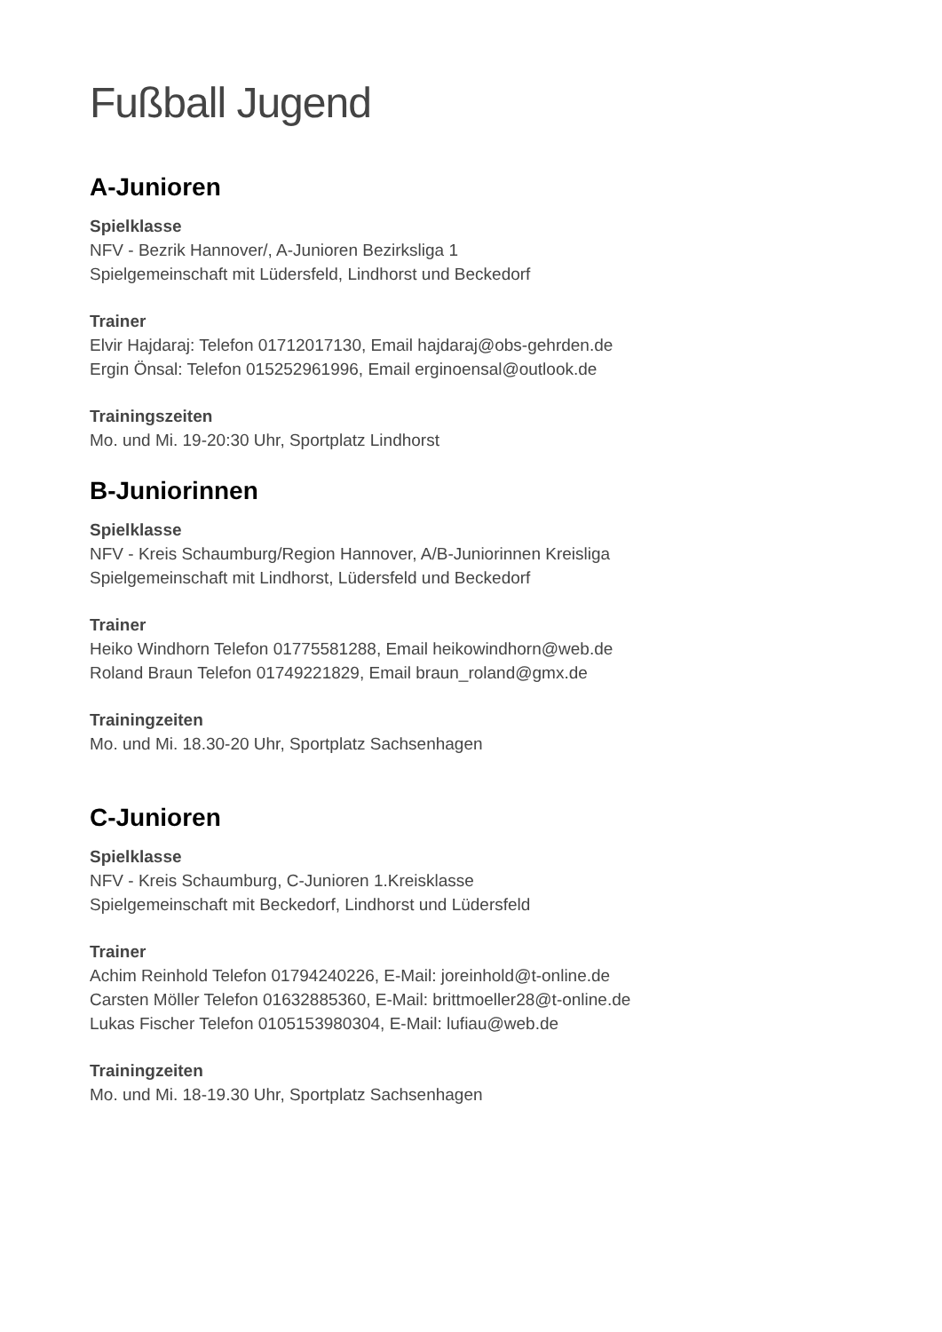Fußball Jugend
A-Junioren
Spielklasse
NFV - Bezrik Hannover/, A-Junioren Bezirksliga 1
Spielgemeinschaft mit Lüdersfeld, Lindhorst und Beckedorf
Trainer
Elvir Hajdaraj: Telefon 01712017130, Email hajdaraj@obs-gehrden.de
Ergin Önsal: Telefon 015252961996, Email erginoensal@outlook.de
Trainingszeiten
Mo. und Mi. 19-20:30 Uhr, Sportplatz Lindhorst
B-Juniorinnen
Spielklasse
NFV - Kreis Schaumburg/Region Hannover, A/B-Juniorinnen Kreisliga
Spielgemeinschaft mit Lindhorst, Lüdersfeld und Beckedorf
Trainer
Heiko Windhorn Telefon 01775581288, Email heikowindhorn@web.de
Roland Braun Telefon 01749221829, Email braun_roland@gmx.de
Trainingzeiten
Mo. und Mi. 18.30-20 Uhr, Sportplatz Sachsenhagen
C-Junioren
Spielklasse
NFV - Kreis Schaumburg, C-Junioren 1.Kreisklasse
Spielgemeinschaft mit Beckedorf, Lindhorst und Lüdersfeld
Trainer
Achim Reinhold Telefon 01794240226, E-Mail: joreinhold@t-online.de
Carsten Möller Telefon 01632885360, E-Mail: brittmoeller28@t-online.de
Lukas Fischer Telefon 0105153980304, E-Mail: lufiau@web.de
Trainingzeiten
Mo. und Mi. 18-19.30 Uhr, Sportplatz Sachsenhagen